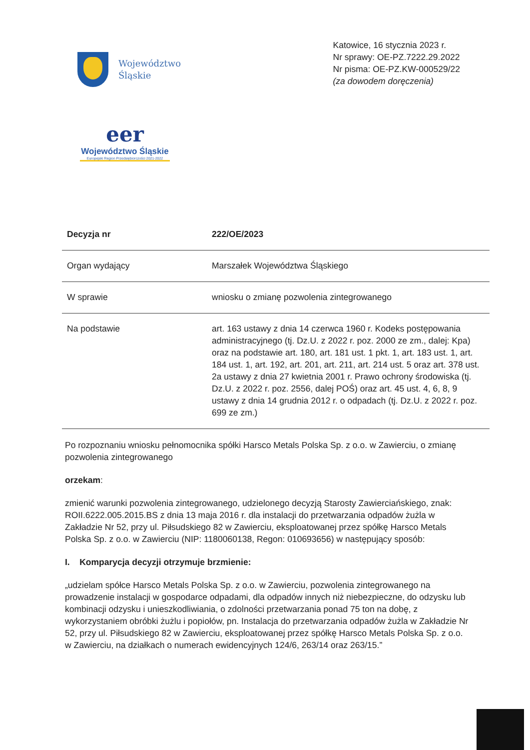Województwo
Śląskie
Katowice, 16 stycznia 2023 r.
Nr sprawy: OE-PZ.7222.29.2022
Nr pisma: OE-PZ.KW-000529/22
(za dowodem doręczenia)
eer
Województwo Śląskie
Europejski Region Przedsiębiorczości 2021-2022
| Decyzja nr | 222/OE/2023 |
| Organ wydający | Marszałek Województwa Śląskiego |
| W sprawie | wniosku o zmianę pozwolenia zintegrowanego |
| Na podstawie | art. 163 ustawy z dnia 14 czerwca 1960 r. Kodeks postępowania administracyjnego (tj. Dz.U. z 2022 r. poz. 2000 ze zm., dalej: Kpa) oraz na podstawie art. 180, art. 181 ust. 1 pkt. 1, art. 183 ust. 1, art. 184 ust. 1, art. 192, art. 201, art. 211, art. 214 ust. 5 oraz art. 378 ust. 2a ustawy z dnia 27 kwietnia 2001 r. Prawo ochrony środowiska (tj. Dz.U. z 2022 r. poz. 2556, dalej POŚ) oraz art. 45 ust. 4, 6, 8, 9 ustawy z dnia 14 grudnia 2012 r. o odpadach (tj. Dz.U. z 2022 r. poz. 699 ze zm.) |
Po rozpoznaniu wniosku pełnomocnika spółki Harsco Metals Polska Sp. z o.o. w Zawierciu, o zmianę pozwolenia zintegrowanego
orzekam:
zmienić warunki pozwolenia zintegrowanego, udzielonego decyzją Starosty Zawierciańskiego, znak: ROII.6222.005.2015.BS z dnia 13 maja 2016 r. dla instalacji do przetwarzania odpadów żużla w Zakładzie Nr 52, przy ul. Piłsudskiego 82 w Zawierciu, eksploatowanej przez spółkę Harsco Metals Polska Sp. z o.o. w Zawierciu (NIP: 1180060138, Regon: 010693656) w następujący sposób:
I. Komparycja decyzji otrzymuje brzmienie:
„udzielam spółce Harsco Metals Polska Sp. z o.o. w Zawierciu, pozwolenia zintegrowanego na prowadzenie instalacji w gospodarce odpadami, dla odpadów innych niż niebezpieczne, do odzysku lub kombinacji odzysku i unieszkodliwiania, o zdolności przetwarzania ponad 75 ton na dobę, z wykorzystaniem obróbki żużlu i popiołów, pn. Instalacja do przetwarzania odpadów żużla w Zakładzie Nr 52, przy ul. Piłsudskiego 82 w Zawierciu, eksploatowanej przez spółkę Harsco Metals Polska Sp. z o.o. w Zawierciu, na działkach o numerach ewidencyjnych 124/6, 263/14 oraz 263/15.”